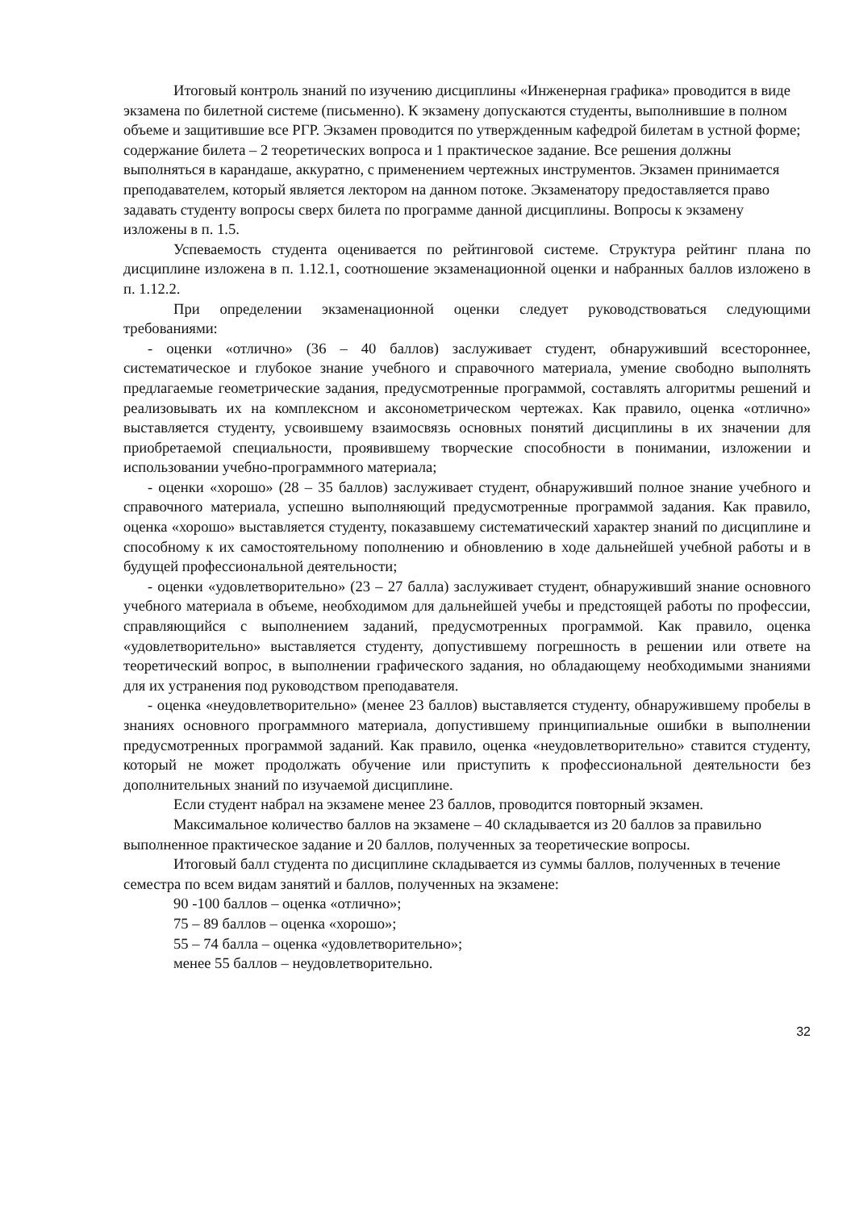Итоговый контроль знаний по изучению дисциплины «Инженерная графика» проводится в виде экзамена по билетной системе (письменно). К экзамену допускаются студенты, выполнившие в полном объеме и защитившие все РГР. Экзамен проводится по утвержденным кафедрой билетам в устной форме; содержание билета – 2 теоретических вопроса и 1 практическое задание. Все решения должны выполняться в карандаше, аккуратно, с применением чертежных инструментов. Экзамен принимается преподавателем, который является лектором на данном потоке. Экзаменатору предоставляется право задавать студенту вопросы сверх билета по программе данной дисциплины. Вопросы к экзамену изложены в п. 1.5.
Успеваемость студента оценивается по рейтинговой системе. Структура рейтинг плана по дисциплине изложена в п. 1.12.1, соотношение экзаменационной оценки и набранных баллов изложено в п. 1.12.2.
При определении экзаменационной оценки следует руководствоваться следующими требованиями:
- оценки «отлично» (36 – 40 баллов) заслуживает студент, обнаруживший всестороннее, систематическое и глубокое знание учебного и справочного материала, умение свободно выполнять предлагаемые геометрические задания, предусмотренные программой, составлять алгоритмы решений и реализовывать их на комплексном и аксонометрическом чертежах. Как правило, оценка «отлично» выставляется студенту, усвоившему взаимосвязь основных понятий дисциплины в их значении для приобретаемой специальности, проявившему творческие способности в понимании, изложении и использовании учебно-программного материала;
- оценки «хорошо» (28 – 35 баллов) заслуживает студент, обнаруживший полное знание учебного и справочного материала, успешно выполняющий предусмотренные программой задания. Как правило, оценка «хорошо» выставляется студенту, показавшему систематический характер знаний по дисциплине и способному к их самостоятельному пополнению и обновлению в ходе дальнейшей учебной работы и в будущей профессиональной деятельности;
- оценки «удовлетворительно» (23 – 27 балла) заслуживает студент, обнаруживший знание основного учебного материала в объеме, необходимом для дальнейшей учебы и предстоящей работы по профессии, справляющийся с выполнением заданий, предусмотренных программой. Как правило, оценка «удовлетворительно» выставляется студенту, допустившему погрешность в решении или ответе на теоретический вопрос, в выполнении графического задания, но обладающему необходимыми знаниями для их устранения под руководством преподавателя.
- оценка «неудовлетворительно» (менее 23 баллов) выставляется студенту, обнаружившему пробелы в знаниях основного программного материала, допустившему принципиальные ошибки в выполнении предусмотренных программой заданий. Как правило, оценка «неудовлетворительно» ставится студенту, который не может продолжать обучение или приступить к профессиональной деятельности без дополнительных знаний по изучаемой дисциплине.
Если студент набрал на экзамене менее 23 баллов, проводится повторный экзамен.
Максимальное количество баллов на экзамене – 40 складывается из 20 баллов за правильно выполненное практическое задание и 20 баллов, полученных за теоретические вопросы.
Итоговый балл студента по дисциплине складывается из суммы баллов, полученных в течение семестра по всем видам занятий и баллов, полученных на экзамене:
90 -100 баллов – оценка «отлично»;
75 – 89 баллов – оценка «хорошо»;
55 – 74 балла – оценка «удовлетворительно»;
менее 55 баллов – неудовлетворительно.
32